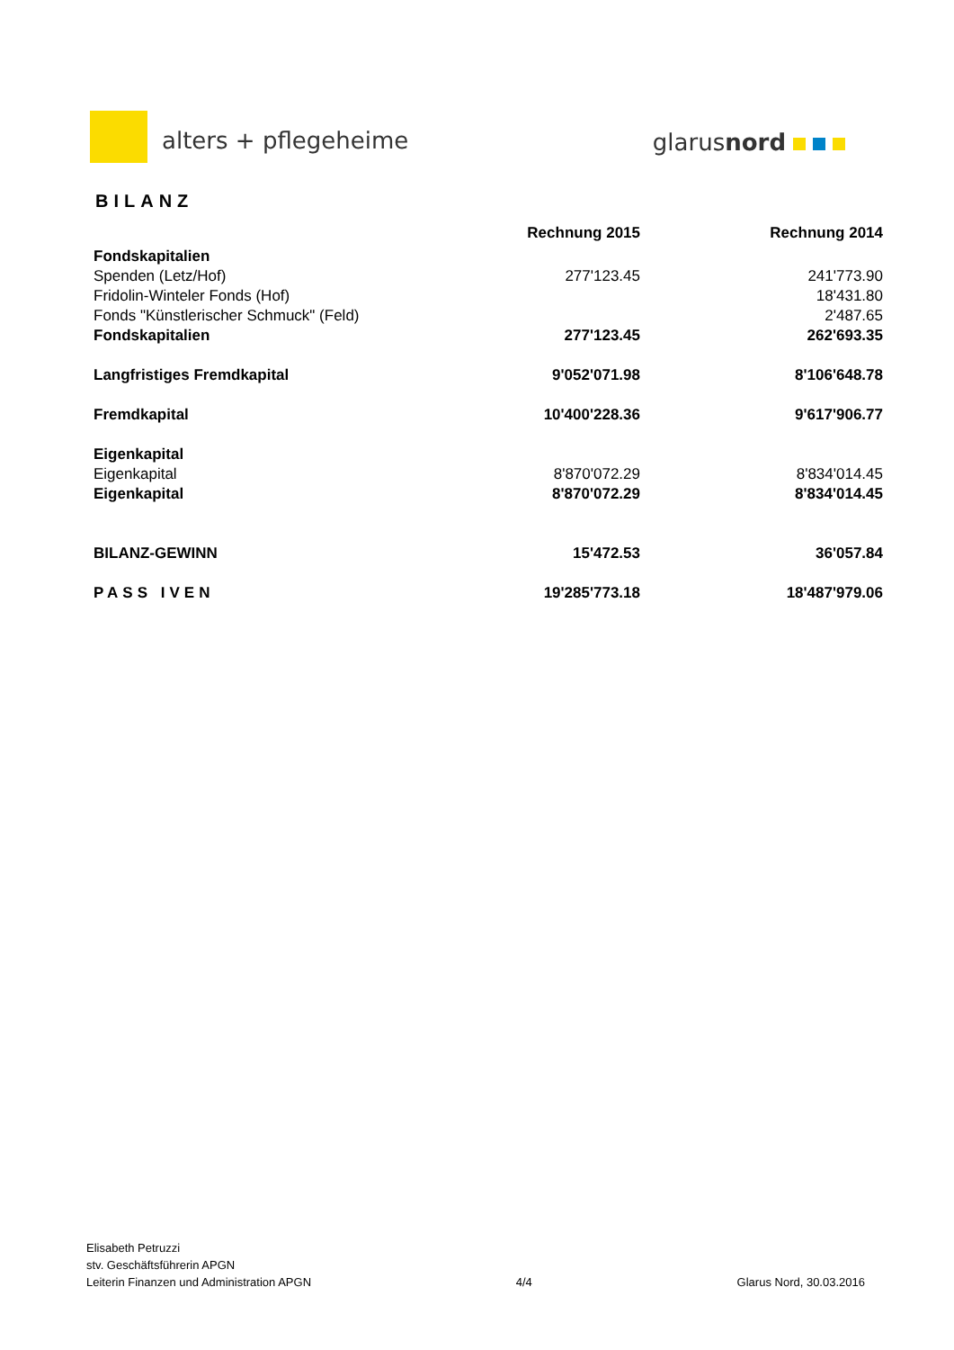alters + pflegeheime glarusnord
BILANZ
| | Rechnung 2015 | Rechnung 2014 |
| --- | --- | --- |
| Fondskapitalien | | |
| Spenden (Letz/Hof) | 277'123.45 | 241'773.90 |
| Fridolin-Winteler Fonds (Hof) | | 18'431.80 |
| Fonds "Künstlerischer Schmuck" (Feld) | | 2'487.65 |
| Fondskapitalien | 277'123.45 | 262'693.35 |
| Langfristiges Fremdkapital | 9'052'071.98 | 8'106'648.78 |
| Fremdkapital | 10'400'228.36 | 9'617'906.77 |
| Eigenkapital | | |
| Eigenkapital | 8'870'072.29 | 8'834'014.45 |
| Eigenkapital | 8'870'072.29 | 8'834'014.45 |
| BILANZ-GEWINN | 15'472.53 | 36'057.84 |
| PASS IVEN | 19'285'773.18 | 18'487'979.06 |
Elisabeth Petruzzi
stv. Geschäftsführerin APGN
Leiterin Finanzen und Administration APGN
4/4
Glarus Nord, 30.03.2016